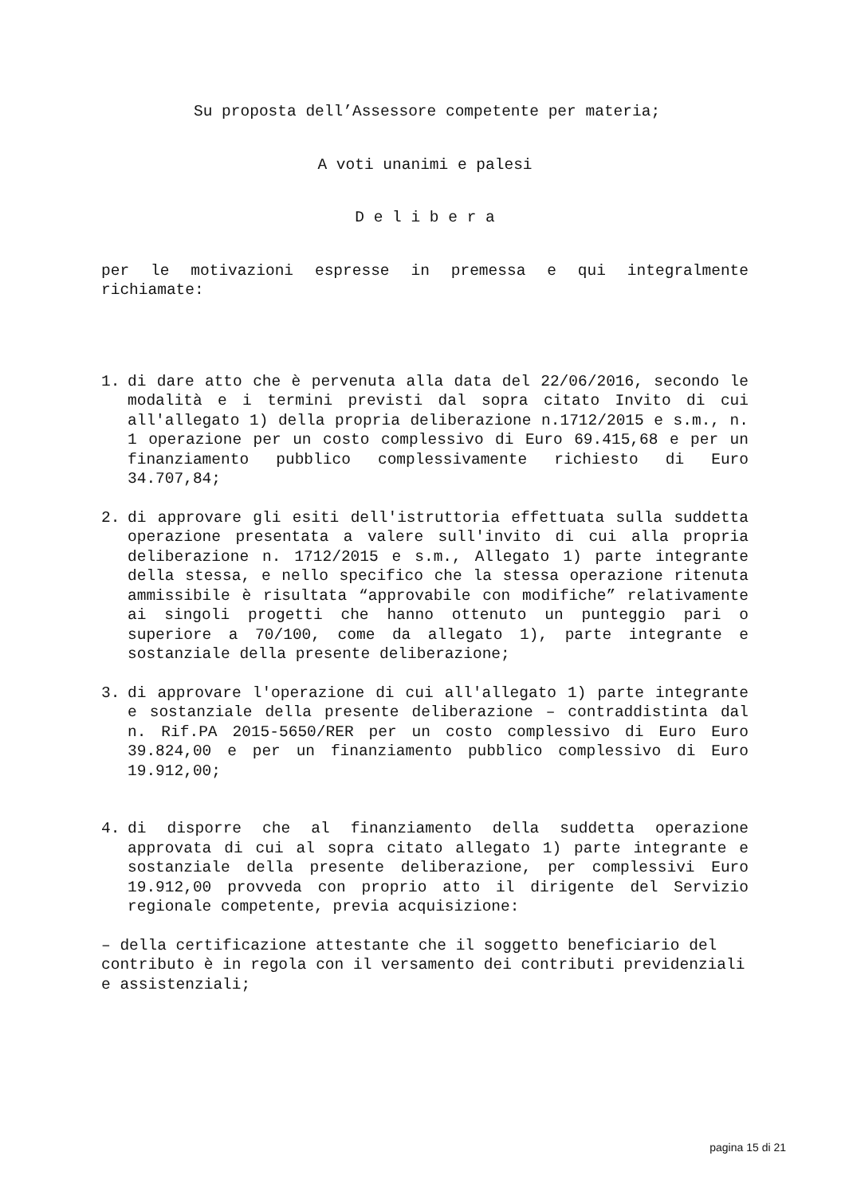Su proposta dell’Assessore competente per materia;
A voti unanimi e palesi
D e l i b e r a
per le motivazioni espresse in premessa e qui integralmente richiamate:
1. di dare atto che è pervenuta alla data del 22/06/2016, secondo le modalità e i termini previsti dal sopra citato Invito di cui all'allegato 1) della propria deliberazione n.1712/2015 e s.m., n. 1 operazione per un costo complessivo di Euro 69.415,68 e per un finanziamento pubblico complessivamente richiesto di Euro 34.707,84;
2. di approvare gli esiti dell'istruttoria effettuata sulla suddetta operazione presentata a valere sull'invito di cui alla propria deliberazione n. 1712/2015 e s.m., Allegato 1) parte integrante della stessa, e nello specifico che la stessa operazione ritenuta ammissibile è risultata “approvabile con modifiche” relativamente ai singoli progetti che hanno ottenuto un punteggio pari o superiore a 70/100, come da allegato 1), parte integrante e sostanziale della presente deliberazione;
3. di approvare l'operazione di cui all'allegato 1) parte integrante e sostanziale della presente deliberazione – contraddistinta dal n. Rif.PA 2015-5650/RER per un costo complessivo di Euro Euro 39.824,00 e per un finanziamento pubblico complessivo di Euro 19.912,00;
4. di disporre che al finanziamento della suddetta operazione approvata di cui al sopra citato allegato 1) parte integrante e sostanziale della presente deliberazione, per complessivi Euro 19.912,00 provveda con proprio atto il dirigente del Servizio regionale competente, previa acquisizione:
– della certificazione attestante che il soggetto beneficiario del contributo è in regola con il versamento dei contributi previdenziali e assistenziali;
pagina 15 di 21